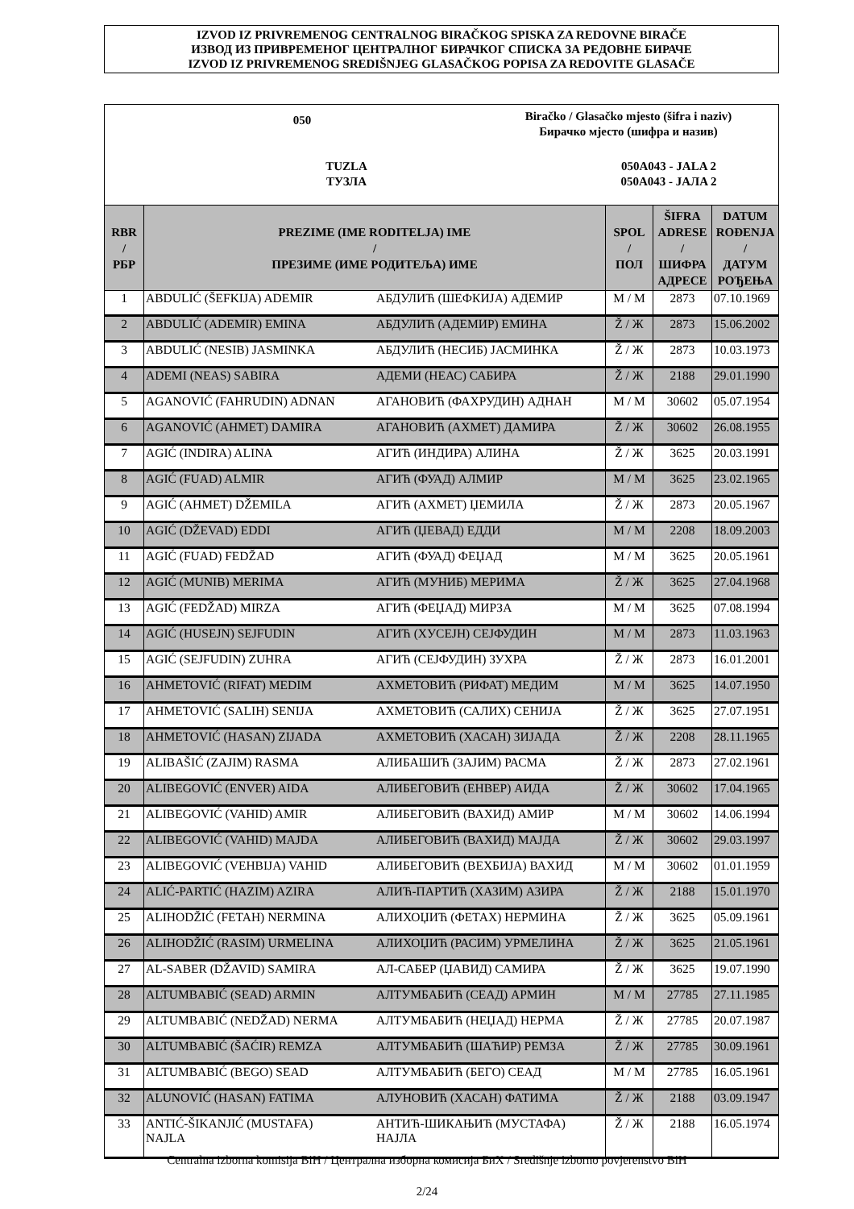IZVOD IZ PRIVREMENOG CENTRALNOG BIRAČKOG SPISKA ZA REDOVNE BIRAČE
ИЗВОД ИЗ ПРИВРЕМЕНОГ ЦЕНТРАЛНОГ БИРАЧКОГ СПИСКА ЗА РЕДОВНЕ БИРАЧЕ
IZVOD IZ PRIVREMENOG SREDIŠNJEG GLASAČKOG POPISA ZA REDOVITE GLASAČE
050
Biračko / Glasačko mjesto (šifra i naziv)
Бирачко мјесто (шифра и назив)
TUZLA
ТУЗЛА
050A043 - JALA 2
050A043 - JAЛA 2
| RBR / РБР | PREZIME (IME RODITELJA) IME / ПРЕЗИМЕ (ИМЕ РОДИТЕЉА) ИМЕ | | SPOL / ПОЛ | ŠIFRA ADRESE / ШИФРА АДРЕСЕ | DATUM ROĐENJA / ДАТУМ РОЂЕЊА |
| --- | --- | --- | --- | --- | --- |
| 1 | ABDULIĆ (ŠEFKIJA) ADEMIR | АБДУЛИЋ (ШЕФКИЈА) АДЕМИР | M / М | 2873 | 07.10.1969 |
| 2 | ABDULIĆ (ADEMIR) EMINA | АБДУЛИЋ (АДЕМИР) ЕМИНА | Ž / Ж | 2873 | 15.06.2002 |
| 3 | ABDULIĆ (NESIB) JASMINKA | АБДУЛИЋ (НЕСИБ) ЈАСМИНКА | Ž / Ж | 2873 | 10.03.1973 |
| 4 | ADEMI (NEAS) SABIRA | АДЕМИ (НЕАС) САБИРА | Ž / Ж | 2188 | 29.01.1990 |
| 5 | AGANOVIĆ (FAHRUDIN) ADNAN | АГАНОВИЋ (ФАХРУДИН) АДНАН | M / М | 30602 | 05.07.1954 |
| 6 | AGANOVIĆ (AHMET) DAMIRA | АГАНОВИЋ (АХМЕТ) ДАМИРА | Ž / Ж | 30602 | 26.08.1955 |
| 7 | AGIĆ (INDIRA) ALINA | АГИЋ (ИНДИРА) АЛИНА | Ž / Ж | 3625 | 20.03.1991 |
| 8 | AGIĆ (FUAD) ALMIR | АГИЋ (ФУАД) АЛМИР | M / М | 3625 | 23.02.1965 |
| 9 | AGIĆ (AHMET) DŽEMILA | АГИЋ (АХМЕТ) ЏЕМИЛА | Ž / Ж | 2873 | 20.05.1967 |
| 10 | AGIĆ (DŽEVAD) EDDI | АГИЋ (ЏЕВАД) ЕДДИ | M / М | 2208 | 18.09.2003 |
| 11 | AGIĆ (FUAD) FEDŽAD | АГИЋ (ФУАД) ФЕЏАД | M / М | 3625 | 20.05.1961 |
| 12 | AGIĆ (MUNIB) MERIMA | АГИЋ (МУНИБ) МЕРИМА | Ž / Ж | 3625 | 27.04.1968 |
| 13 | AGIĆ (FEDŽAD) MIRZA | АГИЋ (ФЕЏАД) МИРЗА | M / М | 3625 | 07.08.1994 |
| 14 | AGIĆ (HUSEJN) SEJFUDIN | АГИЋ (ХУСЕЈН) СЕЈФУДИН | M / М | 2873 | 11.03.1963 |
| 15 | AGIĆ (SEJFUDIN) ZUHRA | АГИЋ (СЕЈФУДИН) ЗУХРА | Ž / Ж | 2873 | 16.01.2001 |
| 16 | AHMETOVIĆ (RIFAT) MEDIM | АХМЕТОВИЋ (РИФАТ) МЕДИМ | M / М | 3625 | 14.07.1950 |
| 17 | AHMETOVIĆ (SALIH) SENIJA | АХМЕТОВИЋ (САЛИХ) СЕНИЈА | Ž / Ж | 3625 | 27.07.1951 |
| 18 | AHMETOVIĆ (HASAN) ZIJADA | АХМЕТОВИЋ (ХАСАН) ЗИЈАДА | Ž / Ж | 2208 | 28.11.1965 |
| 19 | ALIBAŠIĆ (ZAJIM) RASMA | АЛИБАШИЋ (ЗАЈИМ) РАСМА | Ž / Ж | 2873 | 27.02.1961 |
| 20 | ALIBEGOVIĆ (ENVER) AIDA | АЛИБЕГОВИЋ (ЕНВЕР) АИДА | Ž / Ж | 30602 | 17.04.1965 |
| 21 | ALIBEGOVIĆ (VAHID) AMIR | АЛИБЕГОВИЋ (ВАХИД) АМИР | M / М | 30602 | 14.06.1994 |
| 22 | ALIBEGOVIĆ (VAHID) MAJDA | АЛИБЕГОВИЋ (ВАХИД) МАЈДА | Ž / Ж | 30602 | 29.03.1997 |
| 23 | ALIBEGOVIĆ (VEHBIJA) VAHID | АЛИБЕГОВИЋ (ВЕХБИЈА) ВАХИД | M / М | 30602 | 01.01.1959 |
| 24 | ALIĆ-PARTIĆ (HAZIM) AZIRA | АЛИЋ-ПАРТИЋ (ХАЗИМ) АЗИРА | Ž / Ж | 2188 | 15.01.1970 |
| 25 | ALIHODŽIĆ (FETAH) NERMINA | АЛИХОЏИЋ (ФЕТАХ) НЕРМИНА | Ž / Ж | 3625 | 05.09.1961 |
| 26 | ALIHODŽIĆ (RASIM) URMELINA | АЛИХОЏИЋ (РАСИМ) УРМЕЛИНА | Ž / Ж | 3625 | 21.05.1961 |
| 27 | AL-SABER (DŽAVID) SAMIRA | АЛ-САБЕР (ЏАВИД) САМИРА | Ž / Ж | 3625 | 19.07.1990 |
| 28 | ALTUMBABIĆ (SEAD) ARMIN | АЛТУМБАБИЋ (СЕАД) АРМИН | M / М | 27785 | 27.11.1985 |
| 29 | ALTUMBABIĆ (NEDŽAD) NERMA | АЛТУМБАБИЋ (НЕЏАД) НЕРМА | Ž / Ж | 27785 | 20.07.1987 |
| 30 | ALTUMBABIĆ (ŠAĆIR) REMZA | АЛТУМБАБИЋ (ШАЋИР) РЕМЗА | Ž / Ж | 27785 | 30.09.1961 |
| 31 | ALTUMBABIĆ (BEGO) SEAD | АЛТУМБАБИЋ (БЕГО) СЕАД | M / М | 27785 | 16.05.1961 |
| 32 | ALUNOVIĆ (HASAN) FATIMA | АЛУНОВИЋ (ХАСАН) ФАТИМА | Ž / Ж | 2188 | 03.09.1947 |
| 33 | ANTIĆ-ŠIKANJIĆ (MUSTAFA) NAJLA | АНТИЋ-ШИКАЊИЋ (МУСТАФА) НАЈЛА | Ž / Ж | 2188 | 16.05.1974 |
Centralna izborna komisija BiH / Централна изборна комисија БиХ / Središnje izborno povjerenstvo BiH
2/24